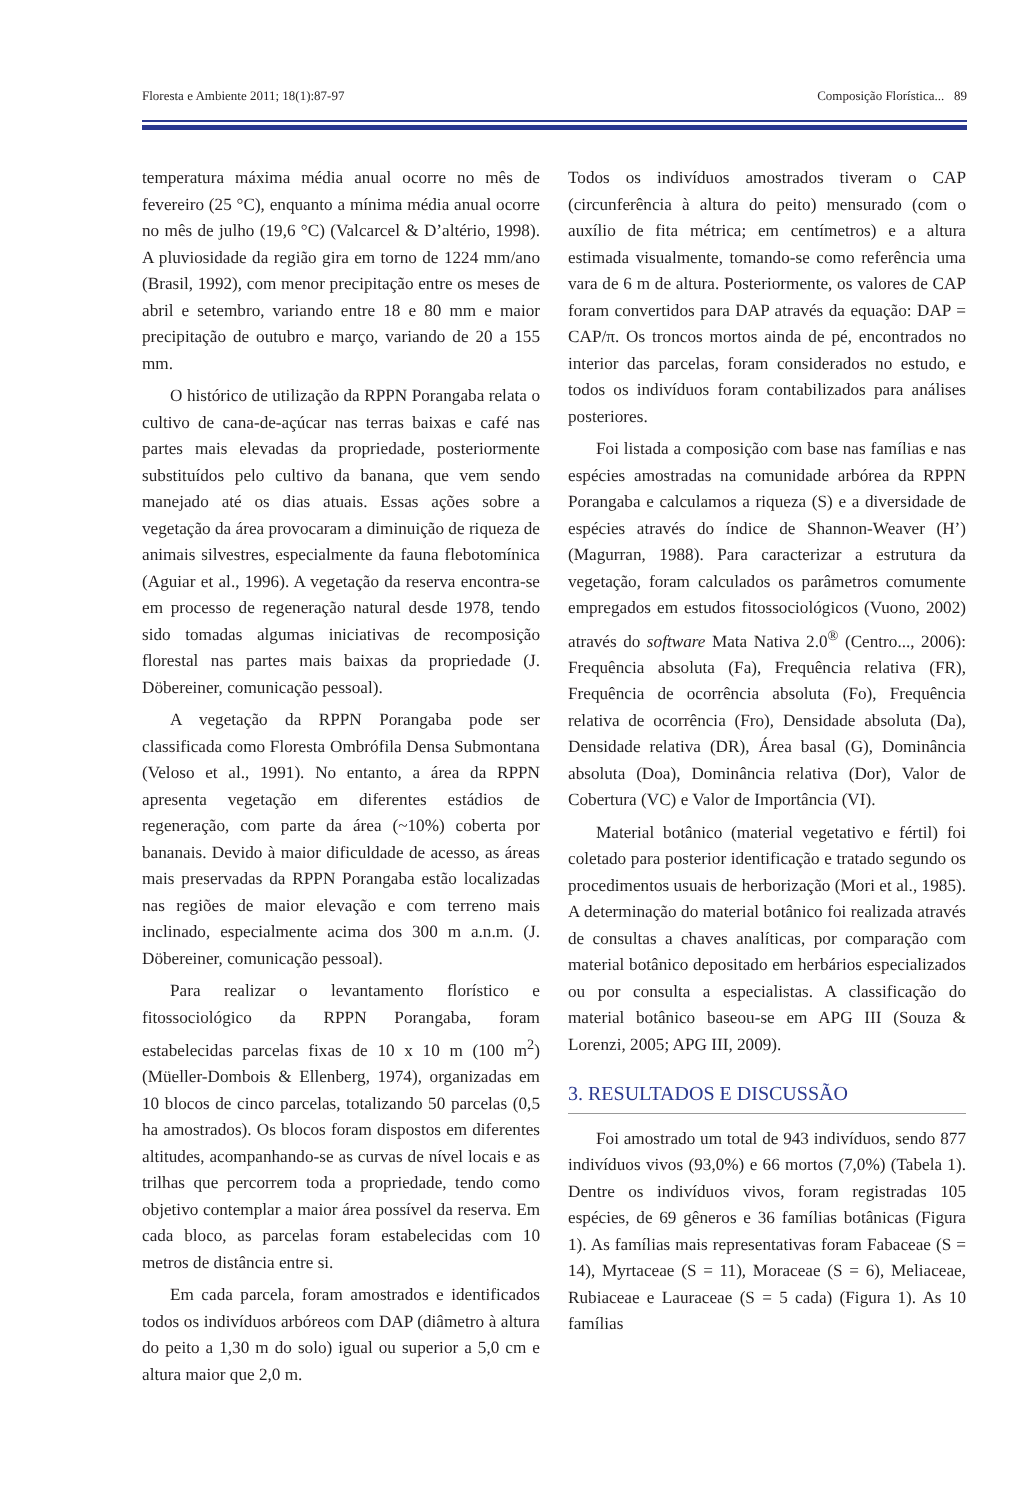Floresta e Ambiente 2011; 18(1):87-97 Composição Florística... 89
temperatura máxima média anual ocorre no mês de fevereiro (25 °C), enquanto a mínima média anual ocorre no mês de julho (19,6 °C) (Valcarcel & D’altério, 1998). A pluviosidade da região gira em torno de 1224 mm/ano (Brasil, 1992), com menor precipitação entre os meses de abril e setembro, variando entre 18 e 80 mm e maior precipitação de outubro e março, variando de 20 a 155 mm.
O histórico de utilização da RPPN Porangaba relata o cultivo de cana-de-açúcar nas terras baixas e café nas partes mais elevadas da propriedade, posteriormente substituídos pelo cultivo da banana, que vem sendo manejado até os dias atuais. Essas ações sobre a vegetação da área provocaram a diminuição de riqueza de animais silvestres, especialmente da fauna flebotomínica (Aguiar et al., 1996). A vegetação da reserva encontra-se em processo de regeneração natural desde 1978, tendo sido tomadas algumas iniciativas de recomposição florestal nas partes mais baixas da propriedade (J. Döbereiner, comunicação pessoal).
A vegetação da RPPN Porangaba pode ser classificada como Floresta Ombrófila Densa Submontana (Veloso et al., 1991). No entanto, a área da RPPN apresenta vegetação em diferentes estádios de regeneração, com parte da área (~10%) coberta por bananais. Devido à maior dificuldade de acesso, as áreas mais preservadas da RPPN Porangaba estão localizadas nas regiões de maior elevação e com terreno mais inclinado, especialmente acima dos 300 m a.n.m. (J. Döbereiner, comunicação pessoal).
Para realizar o levantamento florístico e fitossociológico da RPPN Porangaba, foram estabelecidas parcelas fixas de 10 x 10 m (100 m<sup>2</sup>) (Müeller-Dombois & Ellenberg, 1974), organizadas em 10 blocos de cinco parcelas, totalizando 50 parcelas (0,5 ha amostrados). Os blocos foram dispostos em diferentes altitudes, acompanhando-se as curvas de nível locais e as trilhas que percorrem toda a propriedade, tendo como objetivo contemplar a maior área possível da reserva. Em cada bloco, as parcelas foram estabelecidas com 10 metros de distância entre si.
Em cada parcela, foram amostrados e identificados todos os indivíduos arbóreos com DAP (diâmetro à altura do peito a 1,30 m do solo) igual ou superior a 5,0 cm e altura maior que 2,0 m.
Todos os indivíduos amostrados tiveram o CAP (circunferência à altura do peito) mensurado (com o auxílio de fita métrica; em centímetros) e a altura estimada visualmente, tomando-se como referência uma vara de 6 m de altura. Posteriormente, os valores de CAP foram convertidos para DAP através da equação: DAP = CAP/π. Os troncos mortos ainda de pé, encontrados no interior das parcelas, foram considerados no estudo, e todos os indivíduos foram contabilizados para análises posteriores.
Foi listada a composição com base nas famílias e nas espécies amostradas na comunidade arbórea da RPPN Porangaba e calculamos a riqueza (S) e a diversidade de espécies através do índice de Shannon-Weaver (H’) (Magurran, 1988). Para caracterizar a estrutura da vegetação, foram calculados os parâmetros comumente empregados em estudos fitossociológicos (Vuono, 2002) através do software Mata Nativa 2.0<sup>®</sup> (Centro..., 2006): Frequência absoluta (Fa), Frequência relativa (FR), Frequência de ocorrência absoluta (Fo), Frequência relativa de ocorrência (Fro), Densidade absoluta (Da), Densidade relativa (DR), Área basal (G), Dominância absoluta (Doa), Dominância relativa (Dor), Valor de Cobertura (VC) e Valor de Importância (VI).
Material botânico (material vegetativo e fértil) foi coletado para posterior identificação e tratado segundo os procedimentos usuais de herborização (Mori et al., 1985). A determinação do material botânico foi realizada através de consultas a chaves analíticas, por comparação com material botânico depositado em herbários especializados ou por consulta a especialistas. A classificação do material botânico baseou-se em APG III (Souza & Lorenzi, 2005; APG III, 2009).
3. RESULTADOS E DISCUSSÃO
Foi amostrado um total de 943 indivíduos, sendo 877 indivíduos vivos (93,0%) e 66 mortos (7,0%) (Tabela 1). Dentre os indivíduos vivos, foram registradas 105 espécies, de 69 gêneros e 36 famílias botânicas (Figura 1). As famílias mais representativas foram Fabaceae (S = 14), Myrtaceae (S = 11), Moraceae (S = 6), Meliaceae, Rubiaceae e Lauraceae (S = 5 cada) (Figura 1). As 10 famílias